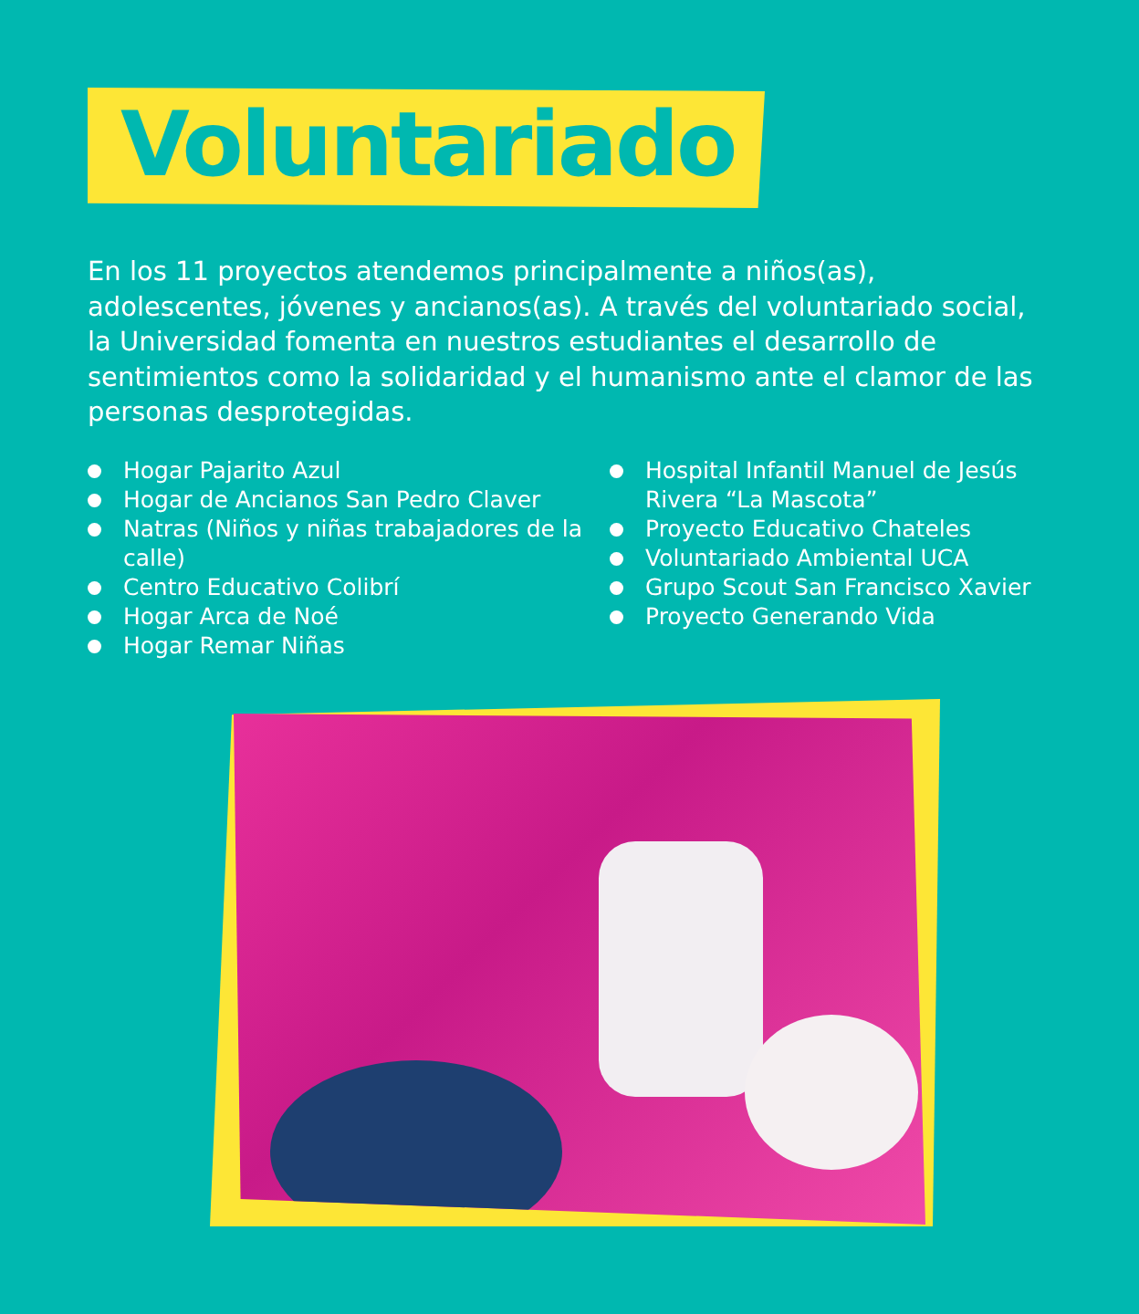Voluntariado
En los 11 proyectos atendemos principalmente a niños(as), adolescentes, jóvenes y ancianos(as). A través del voluntariado social, la Universidad fomenta en nuestros estudiantes el desarrollo de sentimientos como la solidaridad y el humanismo ante el clamor de las personas desprotegidas.
Hogar Pajarito Azul
Hogar de Ancianos San Pedro Claver
Natras (Niños y niñas trabajadores de la calle)
Centro Educativo Colibrí
Hogar Arca de Noé
Hogar Remar Niñas
Hospital Infantil Manuel de Jesús
Rivera “La Mascota”
Proyecto Educativo Chateles
Voluntariado Ambiental UCA
Grupo Scout San Francisco Xavier
Proyecto Generando Vida